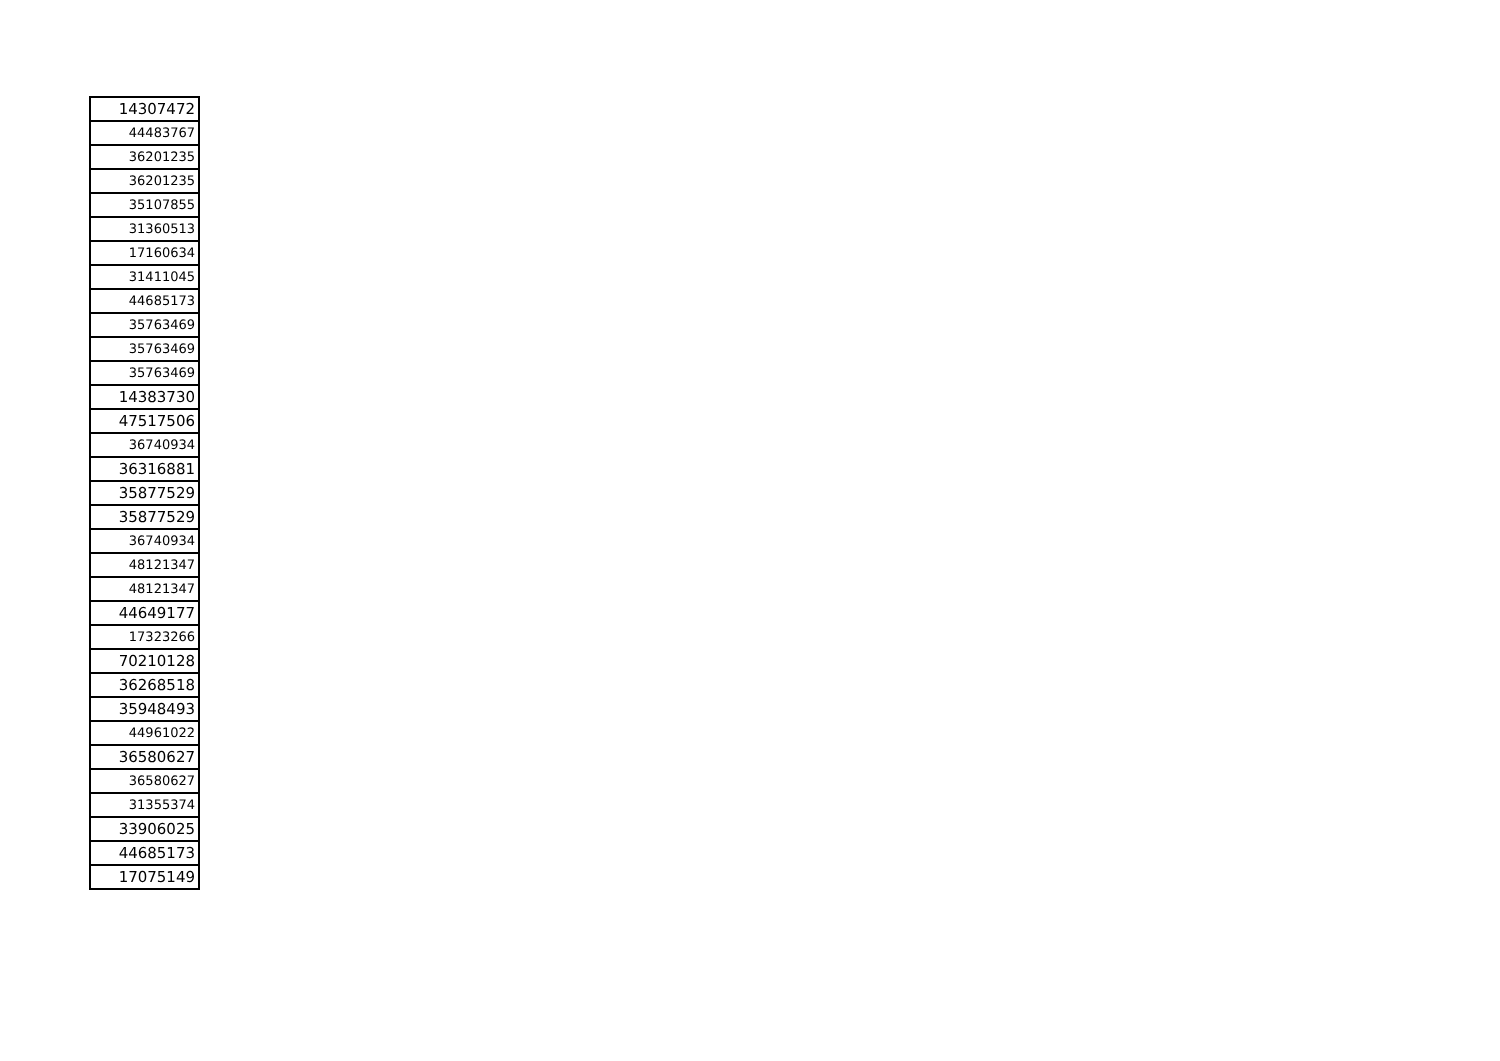| 14307472 |
| 44483767 |
| 36201235 |
| 36201235 |
| 35107855 |
| 31360513 |
| 17160634 |
| 31411045 |
| 44685173 |
| 35763469 |
| 35763469 |
| 35763469 |
| 14383730 |
| 47517506 |
| 36740934 |
| 36316881 |
| 35877529 |
| 35877529 |
| 36740934 |
| 48121347 |
| 48121347 |
| 44649177 |
| 17323266 |
| 70210128 |
| 36268518 |
| 35948493 |
| 44961022 |
| 36580627 |
| 36580627 |
| 31355374 |
| 33906025 |
| 44685173 |
| 17075149 |